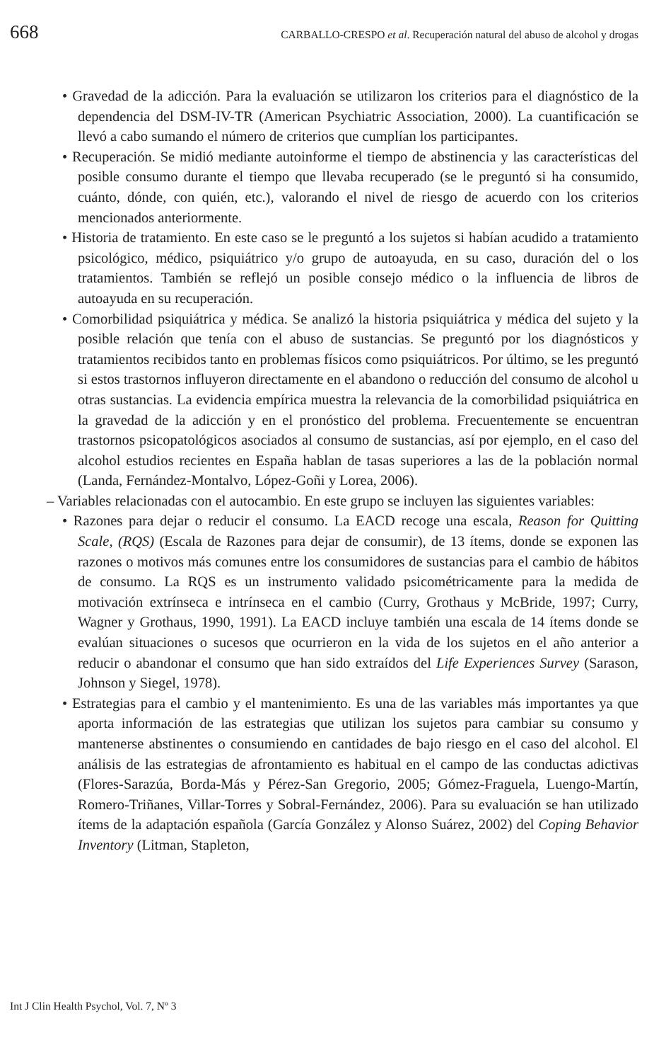668 CARBALLO-CRESPO et al. Recuperación natural del abuso de alcohol y drogas
• Gravedad de la adicción. Para la evaluación se utilizaron los criterios para el diagnóstico de la dependencia del DSM-IV-TR (American Psychiatric Association, 2000). La cuantificación se llevó a cabo sumando el número de criterios que cumplían los participantes.
• Recuperación. Se midió mediante autoinforme el tiempo de abstinencia y las características del posible consumo durante el tiempo que llevaba recuperado (se le preguntó si ha consumido, cuánto, dónde, con quién, etc.), valorando el nivel de riesgo de acuerdo con los criterios mencionados anteriormente.
• Historia de tratamiento. En este caso se le preguntó a los sujetos si habían acudido a tratamiento psicológico, médico, psiquiátrico y/o grupo de autoayuda, en su caso, duración del o los tratamientos. También se reflejó un posible consejo médico o la influencia de libros de autoayuda en su recuperación.
• Comorbilidad psiquiátrica y médica. Se analizó la historia psiquiátrica y médica del sujeto y la posible relación que tenía con el abuso de sustancias. Se preguntó por los diagnósticos y tratamientos recibidos tanto en problemas físicos como psiquiátricos. Por último, se les preguntó si estos trastornos influyeron directamente en el abandono o reducción del consumo de alcohol u otras sustancias. La evidencia empírica muestra la relevancia de la comorbilidad psiquiátrica en la gravedad de la adicción y en el pronóstico del problema. Frecuentemente se encuentran trastornos psicopatológicos asociados al consumo de sustancias, así por ejemplo, en el caso del alcohol estudios recientes en España hablan de tasas superiores a las de la población normal (Landa, Fernández-Montalvo, López-Goñi y Lorea, 2006).
– Variables relacionadas con el autocambio. En este grupo se incluyen las siguientes variables:
• Razones para dejar o reducir el consumo. La EACD recoge una escala, Reason for Quitting Scale, (RQS) (Escala de Razones para dejar de consumir), de 13 ítems, donde se exponen las razones o motivos más comunes entre los consumidores de sustancias para el cambio de hábitos de consumo. La RQS es un instrumento validado psicométricamente para la medida de motivación extrínseca e intrínseca en el cambio (Curry, Grothaus y McBride, 1997; Curry, Wagner y Grothaus, 1990, 1991). La EACD incluye también una escala de 14 ítems donde se evalúan situaciones o sucesos que ocurrieron en la vida de los sujetos en el año anterior a reducir o abandonar el consumo que han sido extraídos del Life Experiences Survey (Sarason, Johnson y Siegel, 1978).
• Estrategias para el cambio y el mantenimiento. Es una de las variables más importantes ya que aporta información de las estrategias que utilizan los sujetos para cambiar su consumo y mantenerse abstinentes o consumiendo en cantidades de bajo riesgo en el caso del alcohol. El análisis de las estrategias de afrontamiento es habitual en el campo de las conductas adictivas (Flores-Sarazúa, Borda-Más y Pérez-San Gregorio, 2005; Gómez-Fraguela, Luengo-Martín, Romero-Triñanes, Villar-Torres y Sobral-Fernández, 2006). Para su evaluación se han utilizado ítems de la adaptación española (García González y Alonso Suárez, 2002) del Coping Behavior Inventory (Litman, Stapleton,
Int J Clin Health Psychol, Vol. 7, Nº 3